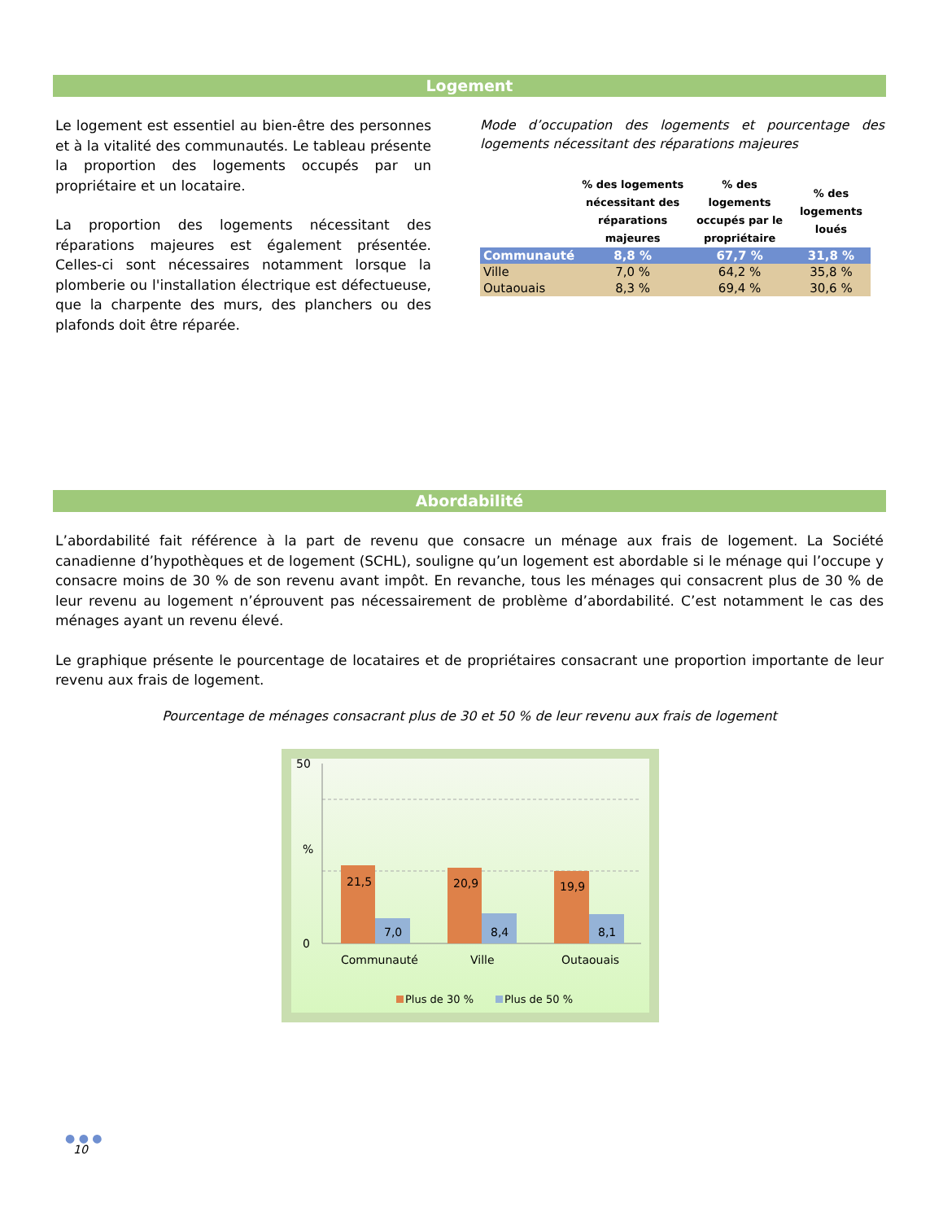Logement
Le logement est essentiel au bien-être des personnes et à la vitalité des communautés. Le tableau présente la proportion des logements occupés par un propriétaire et un locataire.
La proportion des logements nécessitant des réparations majeures est également présentée. Celles-ci sont nécessaires notamment lorsque la plomberie ou l'installation électrique est défectueuse, que la charpente des murs, des planchers ou des plafonds doit être réparée.
Mode d’occupation des logements et pourcentage des logements nécessitant des réparations majeures
| | % des logements nécessitant des réparations majeures | % des logements occupés par le propriétaire | % des logements loués |
| --- | --- | --- | --- |
| Communauté | 8,8 % | 67,7 % | 31,8 % |
| Ville | 7,0 % | 64,2 % | 35,8 % |
| Outaouais | 8,3 % | 69,4 % | 30,6 % |
Abordabilité
L’abordabilité fait référence à la part de revenu que consacre un ménage aux frais de logement. La Société canadienne d’hypothèques et de logement (SCHL), souligne qu’un logement est abordable si le ménage qui l’occupe y consacre moins de 30 % de son revenu avant impôt. En revanche, tous les ménages qui consacrent plus de 30 % de leur revenu au logement n’éprouvent pas nécessairement de problème d’abordabilité. C’est notamment le cas des ménages ayant un revenu élevé.
Le graphique présente le pourcentage de locataires et de propriétaires consacrant une proportion importante de leur revenu aux frais de logement.
Pourcentage de ménages consacrant plus de 30 et 50 % de leur revenu aux frais de logement
50
%
0
21,5
7,0
20,9
8,4
19,9
8,1
Communauté
Ville
Outaouais
Plus de 30 %
Plus de 50 %
● ● ●
10